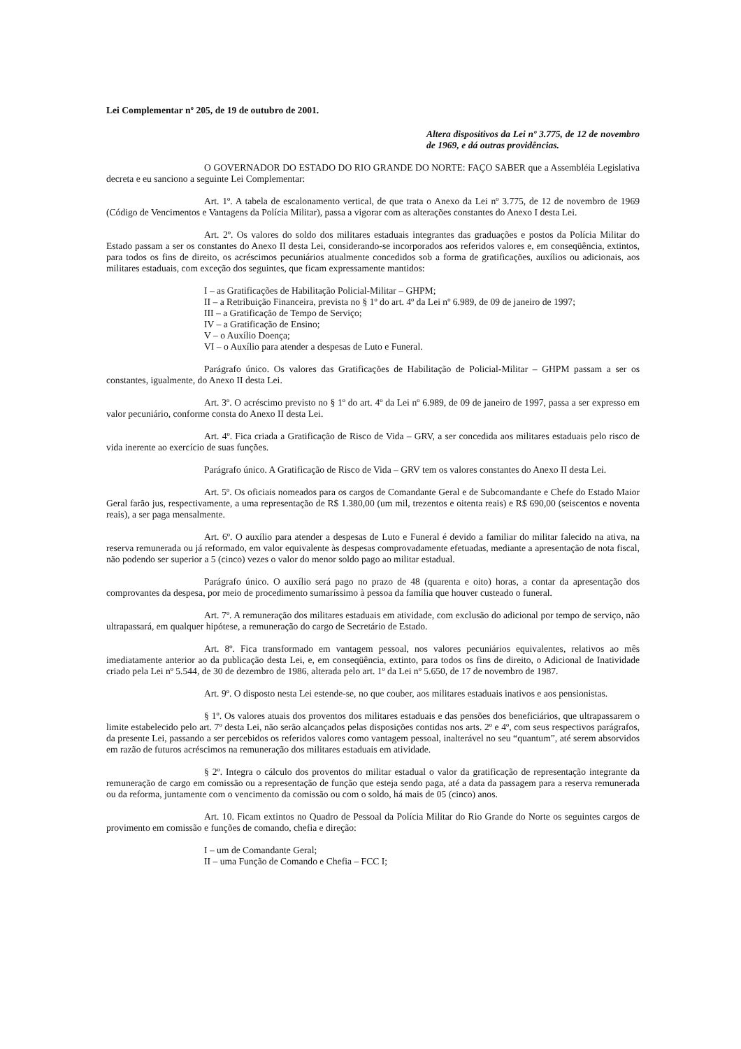Lei Complementar nº 205, de 19 de outubro de 2001.
Altera dispositivos da Lei nº 3.775, de 12 de novembro de 1969, e dá outras providências.
O GOVERNADOR DO ESTADO DO RIO GRANDE DO NORTE: FAÇO SABER que a Assembléia Legislativa decreta e eu sanciono a seguinte Lei Complementar:
Art. 1º. A tabela de escalonamento vertical, de que trata o Anexo da Lei nº 3.775, de 12 de novembro de 1969 (Código de Vencimentos e Vantagens da Polícia Militar), passa a vigorar com as alterações constantes do Anexo I desta Lei.
Art. 2º. Os valores do soldo dos militares estaduais integrantes das graduações e postos da Polícia Militar do Estado passam a ser os constantes do Anexo II desta Lei, considerando-se incorporados aos referidos valores e, em conseqüência, extintos, para todos os fins de direito, os acréscimos pecuniários atualmente concedidos sob a forma de gratificações, auxílios ou adicionais, aos militares estaduais, com exceção dos seguintes, que ficam expressamente mantidos:
I – as Gratificações de Habilitação Policial-Militar – GHPM;
II – a Retribuição Financeira, prevista no § 1º do art. 4º da Lei nº 6.989, de 09 de janeiro de 1997;
III – a Gratificação de Tempo de Serviço;
IV – a Gratificação de Ensino;
V – o Auxílio Doença;
VI – o Auxílio para atender a despesas de Luto e Funeral.
Parágrafo único. Os valores das Gratificações de Habilitação de Policial-Militar – GHPM passam a ser os constantes, igualmente, do Anexo II desta Lei.
Art. 3º. O acréscimo previsto no § 1º do art. 4º da Lei nº 6.989, de 09 de janeiro de 1997, passa a ser expresso em valor pecuniário, conforme consta do Anexo II desta Lei.
Art. 4º. Fica criada a Gratificação de Risco de Vida – GRV, a ser concedida aos militares estaduais pelo risco de vida inerente ao exercício de suas funções.
Parágrafo único. A Gratificação de Risco de Vida – GRV tem os valores constantes do Anexo II desta Lei.
Art. 5º. Os oficiais nomeados para os cargos de Comandante Geral e de Subcomandante e Chefe do Estado Maior Geral farão jus, respectivamente, a uma representação de R$ 1.380,00 (um mil, trezentos e oitenta reais) e R$ 690,00 (seiscentos e noventa reais), a ser paga mensalmente.
Art. 6º. O auxílio para atender a despesas de Luto e Funeral é devido a familiar do militar falecido na ativa, na reserva remunerada ou já reformado, em valor equivalente às despesas comprovadamente efetuadas, mediante a apresentação de nota fiscal, não podendo ser superior a 5 (cinco) vezes o valor do menor soldo pago ao militar estadual.
Parágrafo único. O auxílio será pago no prazo de 48 (quarenta e oito) horas, a contar da apresentação dos comprovantes da despesa, por meio de procedimento sumaríssimo à pessoa da família que houver custeado o funeral.
Art. 7º. A remuneração dos militares estaduais em atividade, com exclusão do adicional por tempo de serviço, não ultrapassará, em qualquer hipótese, a remuneração do cargo de Secretário de Estado.
Art. 8º. Fica transformado em vantagem pessoal, nos valores pecuniários equivalentes, relativos ao mês imediatamente anterior ao da publicação desta Lei, e, em conseqüência, extinto, para todos os fins de direito, o Adicional de Inatividade criado pela Lei nº 5.544, de 30 de dezembro de 1986, alterada pelo art. 1º da Lei nº 5.650, de 17 de novembro de 1987.
Art. 9º. O disposto nesta Lei estende-se, no que couber, aos militares estaduais inativos e aos pensionistas.
§ 1º. Os valores atuais dos proventos dos militares estaduais e das pensões dos beneficiários, que ultrapassarem o limite estabelecido pelo art. 7º desta Lei, não serão alcançados pelas disposições contidas nos arts. 2º e 4º, com seus respectivos parágrafos, da presente Lei, passando a ser percebidos os referidos valores como vantagem pessoal, inalterável no seu “quantum”, até serem absorvidos em razão de futuros acréscimos na remuneração dos militares estaduais em atividade.
§ 2º. Integra o cálculo dos proventos do militar estadual o valor da gratificação de representação integrante da remuneração de cargo em comissão ou a representação de função que esteja sendo paga, até a data da passagem para a reserva remunerada ou da reforma, juntamente com o vencimento da comissão ou com o soldo, há mais de 05 (cinco) anos.
Art. 10. Ficam extintos no Quadro de Pessoal da Polícia Militar do Rio Grande do Norte os seguintes cargos de provimento em comissão e funções de comando, chefia e direção:
I – um de Comandante Geral;
II – uma Função de Comando e Chefia – FCC I;